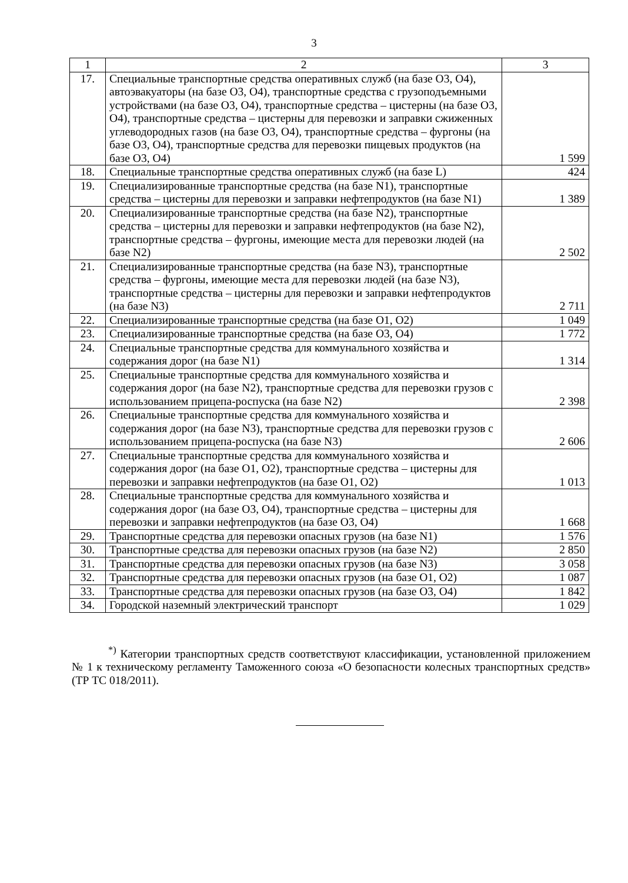3
| 1 | 2 | 3 |
| --- | --- | --- |
| 17. | Специальные транспортные средства оперативных служб (на базе O3, O4), автоэвакуаторы (на базе O3, O4), транспортные средства с грузоподъемными устройствами (на базе O3, O4), транспортные средства – цистерны (на базе O3, O4), транспортные средства – цистерны для перевозки и заправки сжиженных углеводородных газов (на базе O3, O4), транспортные средства – фургоны (на базе O3, O4), транспортные средства для перевозки пищевых продуктов (на базе O3, O4) | 1 599 |
| 18. | Специальные транспортные средства оперативных служб (на базе L) | 424 |
| 19. | Специализированные транспортные средства (на базе N1), транспортные средства – цистерны для перевозки и заправки нефтепродуктов (на базе N1) | 1 389 |
| 20. | Специализированные транспортные средства (на базе N2), транспортные средства – цистерны для перевозки и заправки нефтепродуктов (на базе N2), транспортные средства – фургоны, имеющие места для перевозки людей (на базе N2) | 2 502 |
| 21. | Специализированные транспортные средства (на базе N3), транспортные средства – фургоны, имеющие места для перевозки людей (на базе N3), транспортные средства – цистерны для перевозки и заправки нефтепродуктов (на базе N3) | 2 711 |
| 22. | Специализированные транспортные средства (на базе O1, O2) | 1 049 |
| 23. | Специализированные транспортные средства (на базе O3, O4) | 1 772 |
| 24. | Специальные транспортные средства для коммунального хозяйства и содержания дорог (на базе N1) | 1 314 |
| 25. | Специальные транспортные средства для коммунального хозяйства и содержания дорог (на базе N2), транспортные средства для перевозки грузов с использованием прицепа-роспуска (на базе N2) | 2 398 |
| 26. | Специальные транспортные средства для коммунального хозяйства и содержания дорог (на базе N3), транспортные средства для перевозки грузов с использованием прицепа-роспуска (на базе N3) | 2 606 |
| 27. | Специальные транспортные средства для коммунального хозяйства и содержания дорог (на базе O1, O2), транспортные средства – цистерны для перевозки и заправки нефтепродуктов (на базе O1, O2) | 1 013 |
| 28. | Специальные транспортные средства для коммунального хозяйства и содержания дорог (на базе O3, O4), транспортные средства – цистерны для перевозки и заправки нефтепродуктов (на базе O3, O4) | 1 668 |
| 29. | Транспортные средства для перевозки опасных грузов (на базе N1) | 1 576 |
| 30. | Транспортные средства для перевозки опасных грузов (на базе N2) | 2 850 |
| 31. | Транспортные средства для перевозки опасных грузов (на базе N3) | 3 058 |
| 32. | Транспортные средства для перевозки опасных грузов (на базе O1, O2) | 1 087 |
| 33. | Транспортные средства для перевозки опасных грузов (на базе O3, O4) | 1 842 |
| 34. | Городской наземный электрический транспорт | 1 029 |
<sup>*)</sup> Категории транспортных средств соответствуют классификации, установленной приложением № 1 к техническому регламенту Таможенного союза «О безопасности колесных транспортных средств» (ТР ТС 018/2011).